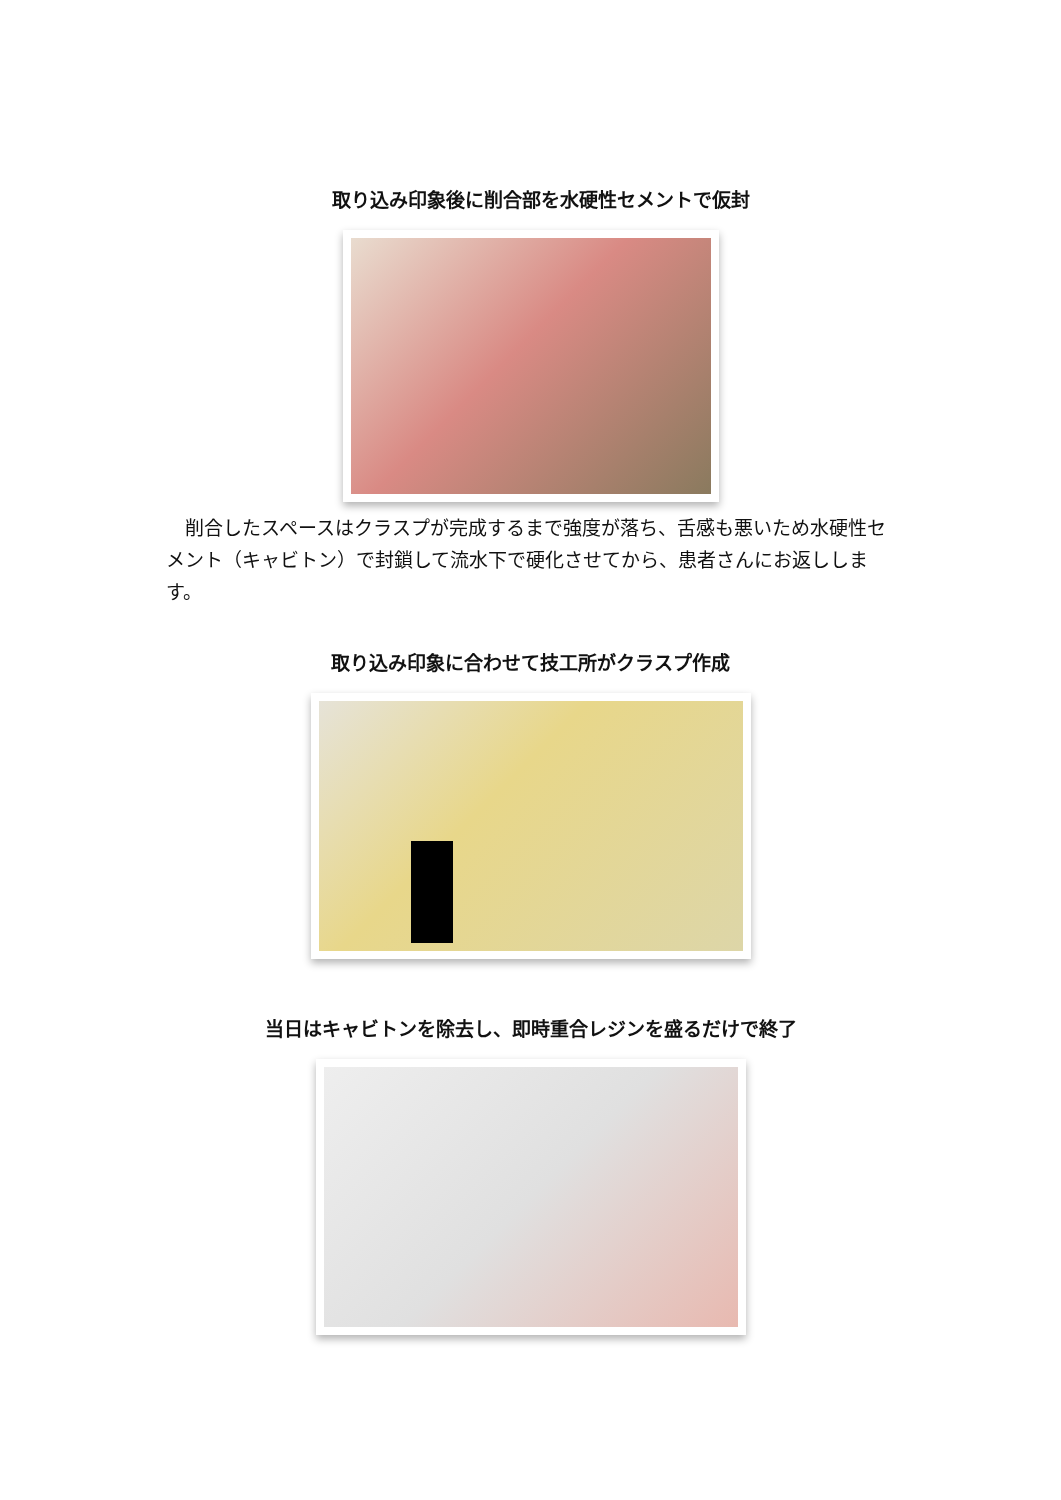取り込み印象後に削合部を水硬性セメントで仮封
　削合したスペースはクラスプが完成するまで強度が落ち、舌感も悪いため水硬性セメント（キャビトン）で封鎖して流水下で硬化させてから、患者さんにお返しします。
取り込み印象に合わせて技工所がクラスプ作成
当日はキャビトンを除去し、即時重合レジンを盛るだけで終了